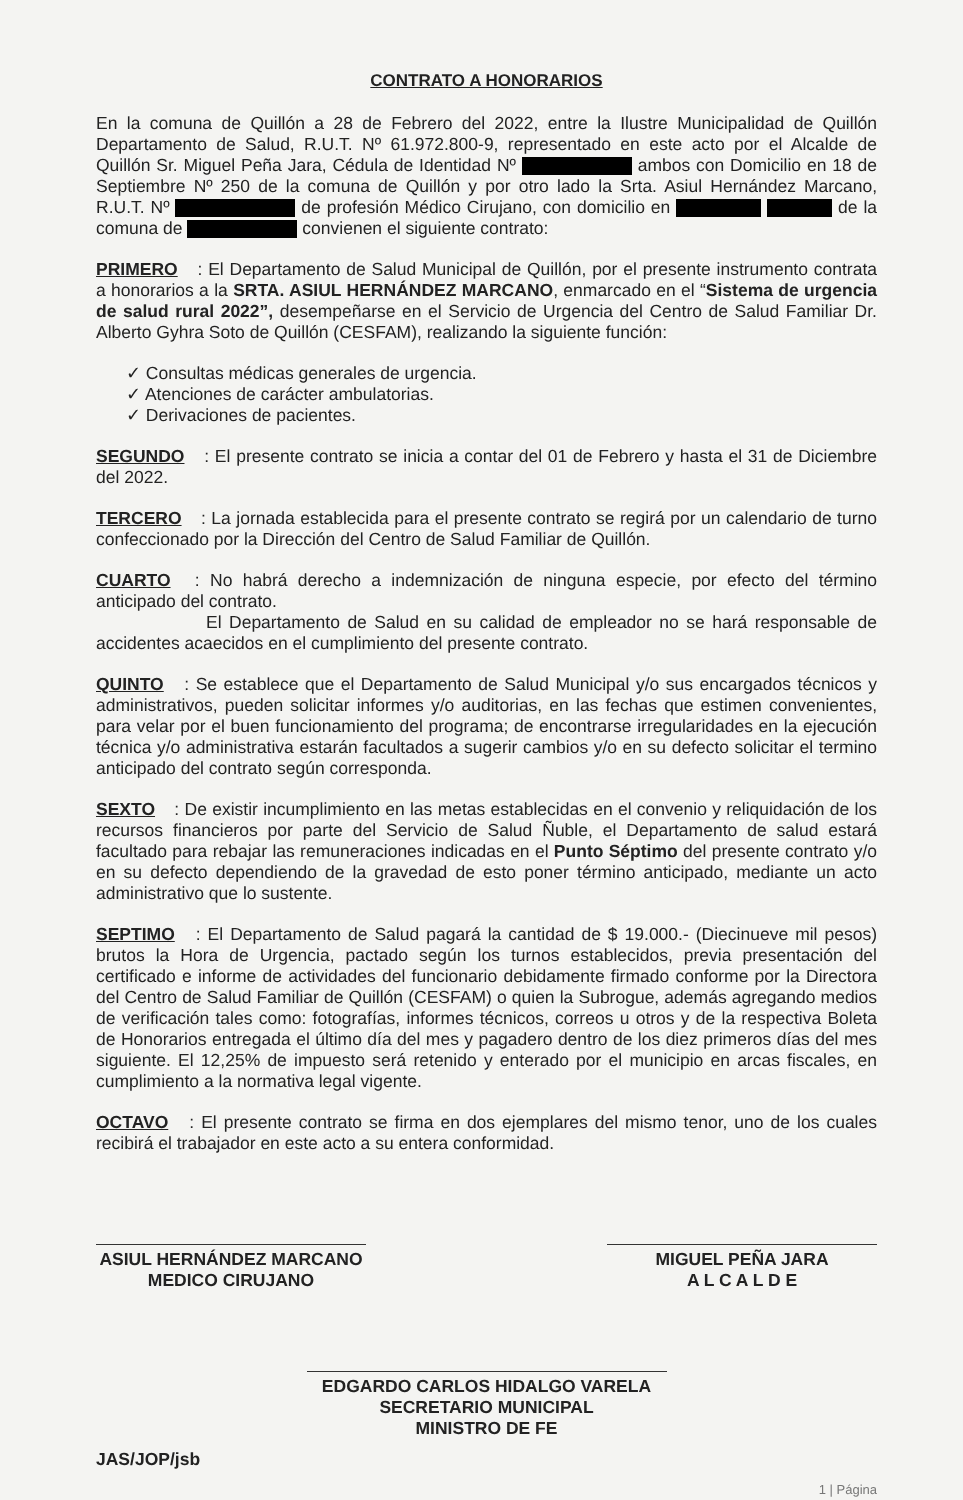CONTRATO A HONORARIOS
En la comuna de Quillón a 28 de Febrero del 2022, entre la Ilustre Municipalidad de Quillón Departamento de Salud, R.U.T. Nº 61.972.800-9, representado en este acto por el Alcalde de Quillón Sr. Miguel Peña Jara, Cédula de Identidad Nº ambos con Domicilio en 18 de Septiembre Nº 250 de la comuna de Quillón y por otro lado la Srta. Asiul Hernández Marcano, R.U.T. Nº de profesión Médico Cirujano, con domicilio en de la comuna de convienen el siguiente contrato:
PRIMERO : El Departamento de Salud Municipal de Quillón, por el presente instrumento contrata a honorarios a la SRTA. ASIUL HERNÁNDEZ MARCANO, enmarcado en el “Sistema de urgencia de salud rural 2022”, desempeñarse en el Servicio de Urgencia del Centro de Salud Familiar Dr. Alberto Gyhra Soto de Quillón (CESFAM), realizando la siguiente función:
✓ Consultas médicas generales de urgencia.
✓ Atenciones de carácter ambulatorias.
✓ Derivaciones de pacientes.
SEGUNDO : El presente contrato se inicia a contar del 01 de Febrero y hasta el 31 de Diciembre del 2022.
TERCERO : La jornada establecida para el presente contrato se regirá por un calendario de turno confeccionado por la Dirección del Centro de Salud Familiar de Quillón.
CUARTO : No habrá derecho a indemnización de ninguna especie, por efecto del término anticipado del contrato.
El Departamento de Salud en su calidad de empleador no se hará responsable de accidentes acaecidos en el cumplimiento del presente contrato.
QUINTO : Se establece que el Departamento de Salud Municipal y/o sus encargados técnicos y administrativos, pueden solicitar informes y/o auditorias, en las fechas que estimen convenientes, para velar por el buen funcionamiento del programa; de encontrarse irregularidades en la ejecución técnica y/o administrativa estarán facultados a sugerir cambios y/o en su defecto solicitar el termino anticipado del contrato según corresponda.
SEXTO : De existir incumplimiento en las metas establecidas en el convenio y reliquidación de los recursos financieros por parte del Servicio de Salud Ñuble, el Departamento de salud estará facultado para rebajar las remuneraciones indicadas en el Punto Séptimo del presente contrato y/o en su defecto dependiendo de la gravedad de esto poner término anticipado, mediante un acto administrativo que lo sustente.
SEPTIMO : El Departamento de Salud pagará la cantidad de $ 19.000.- (Diecinueve mil pesos) brutos la Hora de Urgencia, pactado según los turnos establecidos, previa presentación del certificado e informe de actividades del funcionario debidamente firmado conforme por la Directora del Centro de Salud Familiar de Quillón (CESFAM) o quien la Subrogue, además agregando medios de verificación tales como: fotografías, informes técnicos, correos u otros y de la respectiva Boleta de Honorarios entregada el último día del mes y pagadero dentro de los diez primeros días del mes siguiente. El 12,25% de impuesto será retenido y enterado por el municipio en arcas fiscales, en cumplimiento a la normativa legal vigente.
OCTAVO : El presente contrato se firma en dos ejemplares del mismo tenor, uno de los cuales recibirá el trabajador en este acto a su entera conformidad.
ASIUL HERNÁNDEZ MARCANO
MEDICO CIRUJANO
MIGUEL PEÑA JARA
A L C A L D E
EDGARDO CARLOS HIDALGO VARELA
SECRETARIO MUNICIPAL
MINISTRO DE FE
JAS/JOP/jsb 1 | Página